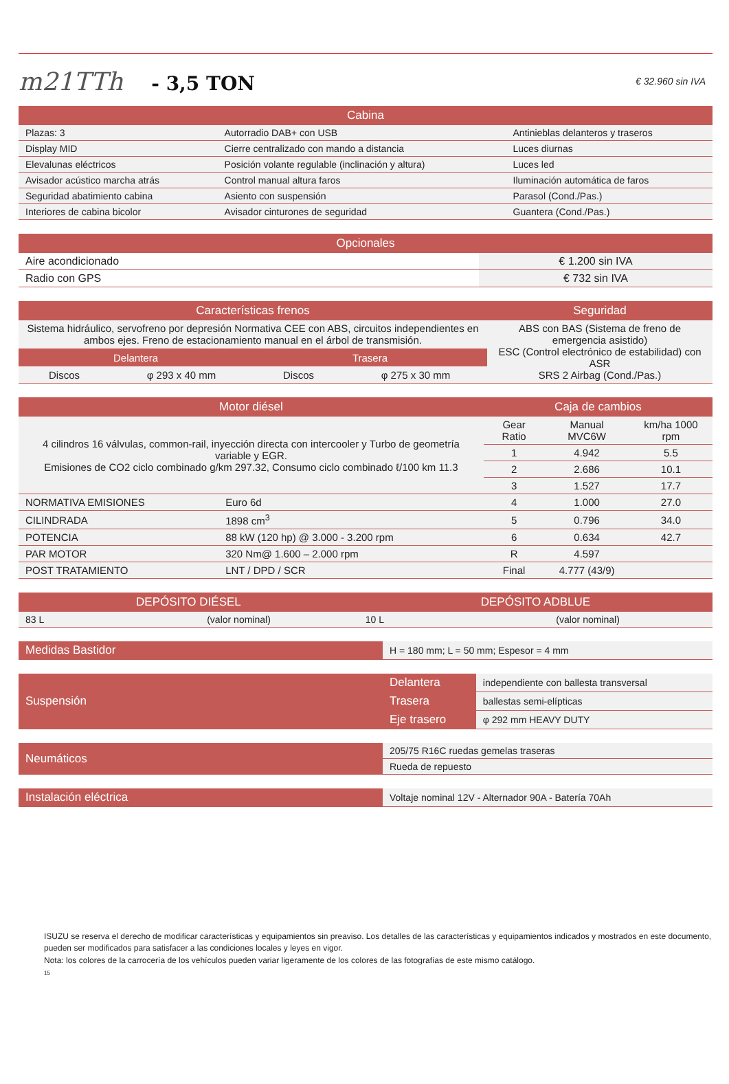m21TTh - 3,5 TON
€ 32.960 sin IVA
| Cabina | | |
| --- | --- | --- |
| Plazas: 3 | Autorradio DAB+ con USB | Antinieblas delanteros y traseros |
| Display MID | Cierre centralizado con mando a distancia | Luces diurnas |
| Elevalunas eléctricos | Posición volante regulable (inclinación y altura) | Luces led |
| Avisador acústico marcha atrás | Control manual altura faros | Iluminación automática de faros |
| Seguridad abatimiento cabina | Asiento con suspensión | Parasol (Cond./Pas.) |
| Interiores de cabina bicolor | Avisador cinturones de seguridad | Guantera (Cond./Pas.) |
| Opcionales | |
| --- | --- |
| Aire acondicionado | € 1.200 sin IVA |
| Radio con GPS | € 732 sin IVA |
| Características frenos | | | | Seguridad |
| --- | --- | --- | --- | --- |
| Sistema hidráulico, servofreno por depresión Normativa CEE con ABS, circuitos independientes en ambos ejes. Freno de estacionamiento manual en el árbol de transmisión. | | | | ABS con BAS (Sistema de freno de emergencia asistido) ESC (Control electrónico de estabilidad) con ASR SRS 2 Airbag (Cond./Pas.) |
| Delantera | | Trasera | | |
| Discos | φ 293 x 40 mm | Discos | φ 275 x 30 mm | |
| Motor diésel | | Caja de cambios | | |
| --- | --- | --- | --- | --- |
| 4 cilindros 16 válvulas, common-rail, inyección directa con intercooler y Turbo de geometría variable y EGR. Emisiones de CO2 ciclo combinado g/km 297.32, Consumo ciclo combinado ℓ/100 km 11.3 | | Gear Ratio | Manual MVC6W | km/ha 1000 rpm |
| | | 1 | 4.942 | 5.5 |
| | | 2 | 2.686 | 10.1 |
| | | 3 | 1.527 | 17.7 |
| NORMATIVA EMISIONES | Euro 6d | 4 | 1.000 | 27.0 |
| CILINDRADA | 1898 cm<sup>3</sup> | 5 | 0.796 | 34.0 |
| POTENCIA | 88 kW (120 hp) @ 3.000 - 3.200 rpm | 6 | 0.634 | 42.7 |
| PAR MOTOR | 320 Nm@ 1.600 – 2.000 rpm | R | 4.597 | |
| POST TRATAMIENTO | LNT / DPD / SCR | Final | 4.777 (43/9) | |
| DEPÓSITO DIÉSEL | | DEPÓSITO ADBLUE | |
| --- | --- | --- | --- |
| 83 L | (valor nominal) | 10 L | (valor nominal) |
| Medidas Bastidor | H = 180 mm; L = 50 mm; Espesor = 4 mm |
| Suspensión | Delantera | independiente con ballesta transversal |
| | Trasera | ballestas semi-elípticas |
| | Eje trasero | φ 292 mm HEAVY DUTY |
| Neumáticos | 205/75 R16C ruedas gemelas traseras |
| | Rueda de repuesto |
| Instalación eléctrica | Voltaje nominal 12V - Alternador 90A - Batería 70Ah |
ISUZU se reserva el derecho de modificar características y equipamientos sin preaviso. Los detalles de las características y equipamientos indicados y mostrados en este documento, pueden ser modificados para satisfacer a las condiciones locales y leyes en vigor.
Nota: los colores de la carrocería de los vehículos pueden variar ligeramente de los colores de las fotografías de este mismo catálogo.
15